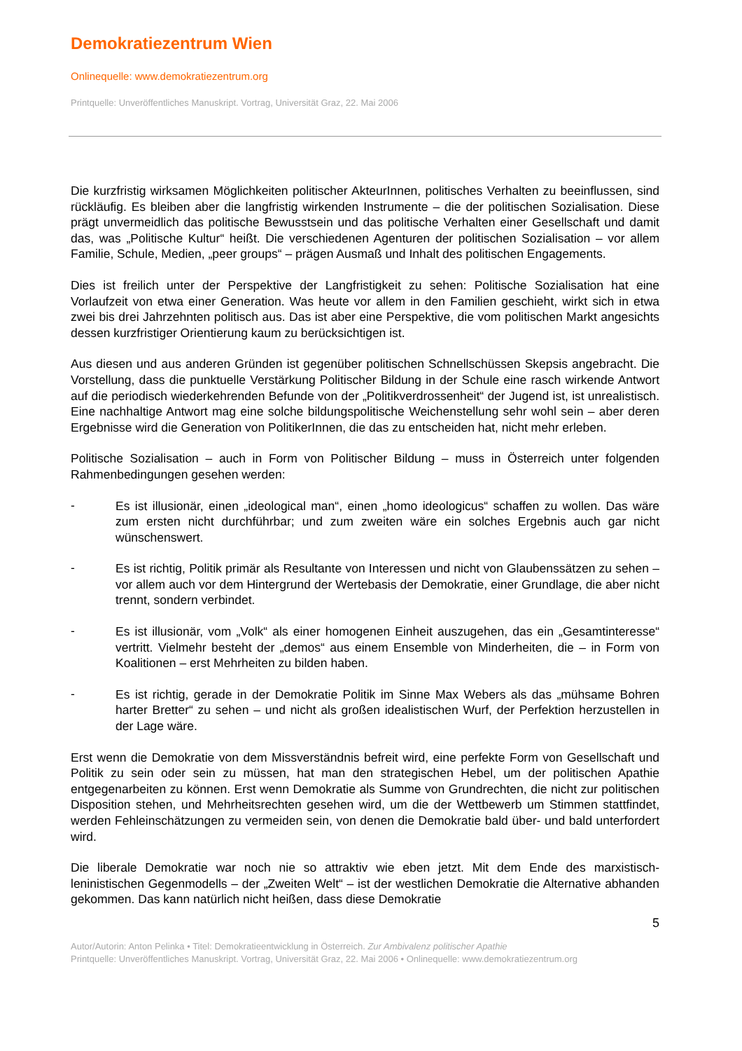Demokratiezentrum Wien
Onlinequelle: www.demokratiezentrum.org
Printquelle: Unveröffentliches Manuskript. Vortrag, Universität Graz, 22. Mai 2006
Die kurzfristig wirksamen Möglichkeiten politischer AkteurInnen, politisches Verhalten zu beeinflussen, sind rückläufig. Es bleiben aber die langfristig wirkenden Instrumente – die der politischen Sozialisation. Diese prägt unvermeidlich das politische Bewusstsein und das politische Verhalten einer Gesellschaft und damit das, was „Politische Kultur“ heißt. Die verschiedenen Agenturen der politischen Sozialisation – vor allem Familie, Schule, Medien, „peer groups“ – prägen Ausmaß und Inhalt des politischen Engagements.
Dies ist freilich unter der Perspektive der Langfristigkeit zu sehen: Politische Sozialisation hat eine Vorlaufzeit von etwa einer Generation. Was heute vor allem in den Familien geschieht, wirkt sich in etwa zwei bis drei Jahrzehnten politisch aus. Das ist aber eine Perspektive, die vom politischen Markt angesichts dessen kurzfristiger Orientierung kaum zu berücksichtigen ist.
Aus diesen und aus anderen Gründen ist gegenüber politischen Schnellschüssen Skepsis angebracht. Die Vorstellung, dass die punktuelle Verstärkung Politischer Bildung in der Schule eine rasch wirkende Antwort auf die periodisch wiederkehrenden Befunde von der „Politikverdrossenheit“ der Jugend ist, ist unrealistisch. Eine nachhaltige Antwort mag eine solche bildungspolitische Weichenstellung sehr wohl sein – aber deren Ergebnisse wird die Generation von PolitikerInnen, die das zu entscheiden hat, nicht mehr erleben.
Politische Sozialisation – auch in Form von Politischer Bildung – muss in Österreich unter folgenden Rahmenbedingungen gesehen werden:
-
Es ist illusionär, einen „ideological man“, einen „homo ideologicus“ schaffen zu wollen. Das wäre zum ersten nicht durchführbar; und zum zweiten wäre ein solches Ergebnis auch gar nicht wünschenswert.
-
Es ist richtig, Politik primär als Resultante von Interessen und nicht von Glaubenssätzen zu sehen – vor allem auch vor dem Hintergrund der Wertebasis der Demokratie, einer Grundlage, die aber nicht trennt, sondern verbindet.
-
Es ist illusionär, vom „Volk“ als einer homogenen Einheit auszugehen, das ein „Gesamtinteresse“ vertritt. Vielmehr besteht der „demos“ aus einem Ensemble von Minderheiten, die – in Form von Koalitionen – erst Mehrheiten zu bilden haben.
-
Es ist richtig, gerade in der Demokratie Politik im Sinne Max Webers als das „mühsame Bohren harter Bretter“ zu sehen – und nicht als großen idealistischen Wurf, der Perfektion herzustellen in der Lage wäre.
Erst wenn die Demokratie von dem Missverständnis befreit wird, eine perfekte Form von Gesellschaft und Politik zu sein oder sein zu müssen, hat man den strategischen Hebel, um der politischen Apathie entgegenarbeiten zu können. Erst wenn Demokratie als Summe von Grundrechten, die nicht zur politischen Disposition stehen, und Mehrheitsrechten gesehen wird, um die der Wettbewerb um Stimmen stattfindet, werden Fehleinschätzungen zu vermeiden sein, von denen die Demokratie bald über- und bald unterfordert wird.
Die liberale Demokratie war noch nie so attraktiv wie eben jetzt. Mit dem Ende des marxistisch-leninistischen Gegenmodells – der „Zweiten Welt“ – ist der westlichen Demokratie die Alternative abhanden gekommen. Das kann natürlich nicht heißen, dass diese Demokratie
5
Autor/Autorin: Anton Pelinka • Titel: Demokratieentwicklung in Österreich. Zur Ambivalenz politischer Apathie
Printquelle: Unveröffentliches Manuskript. Vortrag, Universität Graz, 22. Mai 2006 • Onlinequelle: www.demokratiezentrum.org